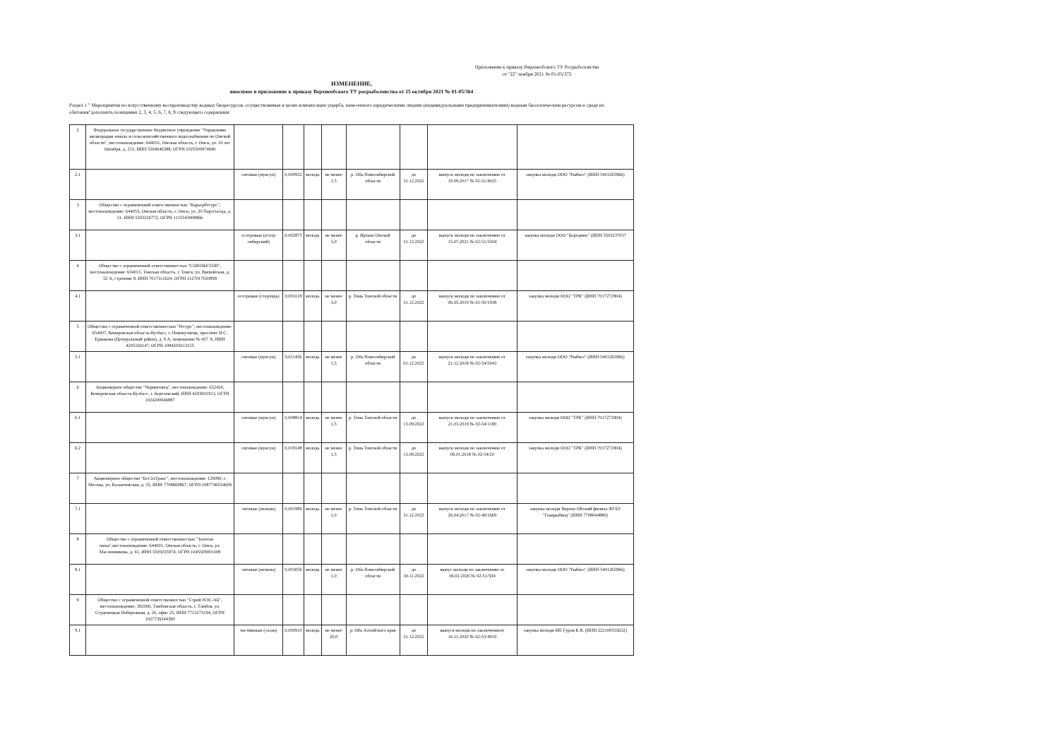Приложение к приказу Верхнеобского ТУ Росрыболовства
от "22" ноября 2021 № 01-05/372
ИЗМЕНЕНИЕ,
вносимое в приложение к приказу Верхнеобского ТУ росрыболовства от 25 октября 2021 № 01-05/364
Раздел 1 " Мероприятия по искусственному воспроизводству водных биоресурсов, осуществляемые в целях компенсации ущерба, нанесенного юридическими лицами (индивидуальными предпринимателями) водным биологическим ресурсам и среде их обитания"дополнить позициями 2, 3, 4, 5, 6, 7, 8, 9 следующего содержания:
| 2 | Федеральное государственное бюджетное учреждение "Управление мелиорации земель и сельскохозяйственного водоснабжения по Омской области", местонахождение: 644031, Омская область, г. Омск, ул. 10 лет Октября, д. 215, ИНН 5504046388, ОГРН 1025500974840 | | | | | | | | |
| 2.1 | | сиговые (муксун) | 0,000952 | молодь | не менее 1,5 | р. Обь Новосибирской области | до 31.12.2022 | выпуск молоди по заключению от 19.09.2017 № 02-51/4025 | закупка молоди ООО "Рыбхоз" (ИНН 5401265966) |
| 3 | Общество с ограниченной ответственностью "КарьерРесурс", местонахождение: 644053, Омская область, г. Омск, ул. 20 Партсъезда, д. 51, ИНН 5503226772, ОГРН 1115543008866 | | | | | | | | |
| 3.1 | | осетровые (осетр сибирский) | 0,002875 | молодь | не менее 3,0 | р. Иртыш Омской области | до 31.12.2022 | выпуск молоди по заключению от 15.07.2021 № 02-51/3504 | закупка молоди ООО "Бородино" (ИНН 5503237037 |
| 4 | Общество с ограниченной ответственностью "СОЮЗБЕТОН", местонахождение: 634015, Томская область, г. Томск, ул. Вилюйская, д. 52 А, строение 8, ИНН 7017311624, ОГРН 1127017020899 | | | | | | | | |
| 4.1 | | осетровые (стерлядь) | 0,003118 | молодь | не менее 3,0 | р. Томь Томской области | до 31.12.2022 | выпуск молоди по заключению от 06.05.2019 № 02-50/1938 | закупка молоди ООО "ТРК" (ИНН 7017272904) |
| 5 | Общество с ограниченной ответственностью "Ресурс", местонахождение: 654007, Кемеровская область-Кузбасс, г. Новокузнецк, проспект Н.С. Ермакова (Центральный район), д. 9 А, помещение № 457 А, ИНН 4205160147, ОГРН 1084205013155 | | | | | | | | |
| 5.1 | | сиговые (муксун) | 0,011456 | молодь | не менее 1,5 | р. Обь Новосибирской области | до 01.12.2022 | выпуск молоди по заключению от 21.12.2018 № 02-54/5043 | закупка молоди ООО "Рыбхоз" (ИНН 5401265966) |
| 6 | Акционерное общество "Черниговец", местонахождение: 652420, Кемеровская область-Кузбасс, г. Березовский, ИНН 4203001913, ОГРН 1024200646887 | | | | | | | | |
| 6.1 | | сиговые (муксун) | 0,008814 | молодь | не менее 1,5 | р. Томь Томской области | до 13.09.2022 | выпуск молоди по заключению от 21.03.2019 № 02-54/1180 | закупка молоди ООО "ТРК" (ИНН 7017272904) |
| 6.2 | | сиговые (муксун) | 0,019148 | молодь | не менее 1,5 | р. Томь Томской области | до 13.09.2022 | выпуск молоди по заключению от 09.01.2018 № 02-54/20 | закупка молоди ООО "ТРК" (ИНН 7017272904) |
| 7 | Акционерное общество "БетЭлТранс", местонахождение: 129090, г. Москва, ул. Каланчевская, д. 35, ИНН 7708669867, ОГРН 1087746554609 | | | | | | | | |
| 7.1 | | сиговые (нельма) | 0,001989 | молодь | не менее 1,0 | р. Томь Томской области | до 31.12.2022 | выпуск молоди по заключению от 26.04.2017 № 02-49/1669 | закупка молоди Верхне-Обский филиал ФГБУ "Главрыбвод" (ИНН 7708044880) |
| 8 | Общество с ограниченной ответственностью "Золотая чаша",местонахождение: 644001, Омская область, г. Омск, ул. Масленникова, д. 41, ИНН 5505035974, ОГРН 1045509003308 | | | | | | | | |
| 8.1 | | сиговые (нельма) | 0,003056 | молодь | не менее 1,0 | р. Обь Новосибирской области | до 30.11.2022 | выпус молоди по заключению от 06.02.2020 № 02-51/504 | закупка молоди ООО "Рыбхоз" (ИНН 5401265966) |
| 9 | Общество с ограниченной ответственностью "Строй НЭС-АБ", местонахождение: 392000, Тамбовская область, г. Тамбов, ул. Студенецкая Набережная, д. 20, офис 25, ИНН 7713273194, ОГРН 1027739244390 | | | | | | | | |
| 9.1 | | частиковые (сазан) | 0,000910 | молодь | не менее 20,0 | р. Обь Алтайского края | до 31.12.2022 | выпуск молоди по заключениоот 16.11.2020 № 02-53/4919 | закупка молоди ИП Гуров К.В. (ИНН 222100555632) |